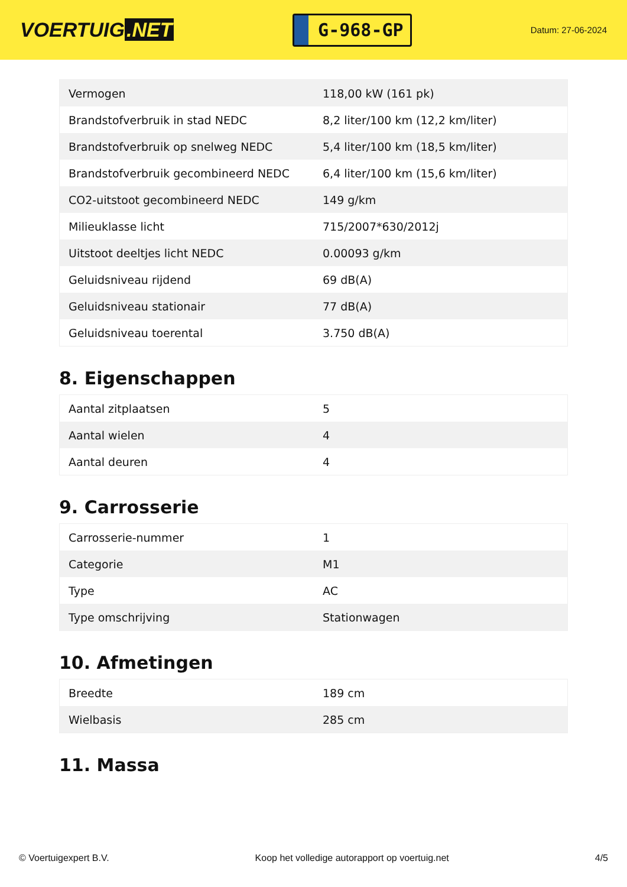VOERTUIG.NET
G-968-GP
Datum: 27-06-2024
| Vermogen | 118,00 kW (161 pk) |
| Brandstofverbruik in stad NEDC | 8,2 liter/100 km (12,2 km/liter) |
| Brandstofverbruik op snelweg NEDC | 5,4 liter/100 km (18,5 km/liter) |
| Brandstofverbruik gecombineerd NEDC | 6,4 liter/100 km (15,6 km/liter) |
| CO2-uitstoot gecombineerd NEDC | 149 g/km |
| Milieuklasse licht | 715/2007*630/2012j |
| Uitstoot deeltjes licht NEDC | 0.00093 g/km |
| Geluidsniveau rijdend | 69 dB(A) |
| Geluidsniveau stationair | 77 dB(A) |
| Geluidsniveau toerental | 3.750 dB(A) |
8. Eigenschappen
| Aantal zitplaatsen | 5 |
| Aantal wielen | 4 |
| Aantal deuren | 4 |
9. Carrosserie
| Carrosserie-nummer | 1 |
| Categorie | M1 |
| Type | AC |
| Type omschrijving | Stationwagen |
10. Afmetingen
| Breedte | 189 cm |
| Wielbasis | 285 cm |
11. Massa
© Voertuigexpert B.V. Koop het volledige autorapport op voertuig.net 4/5